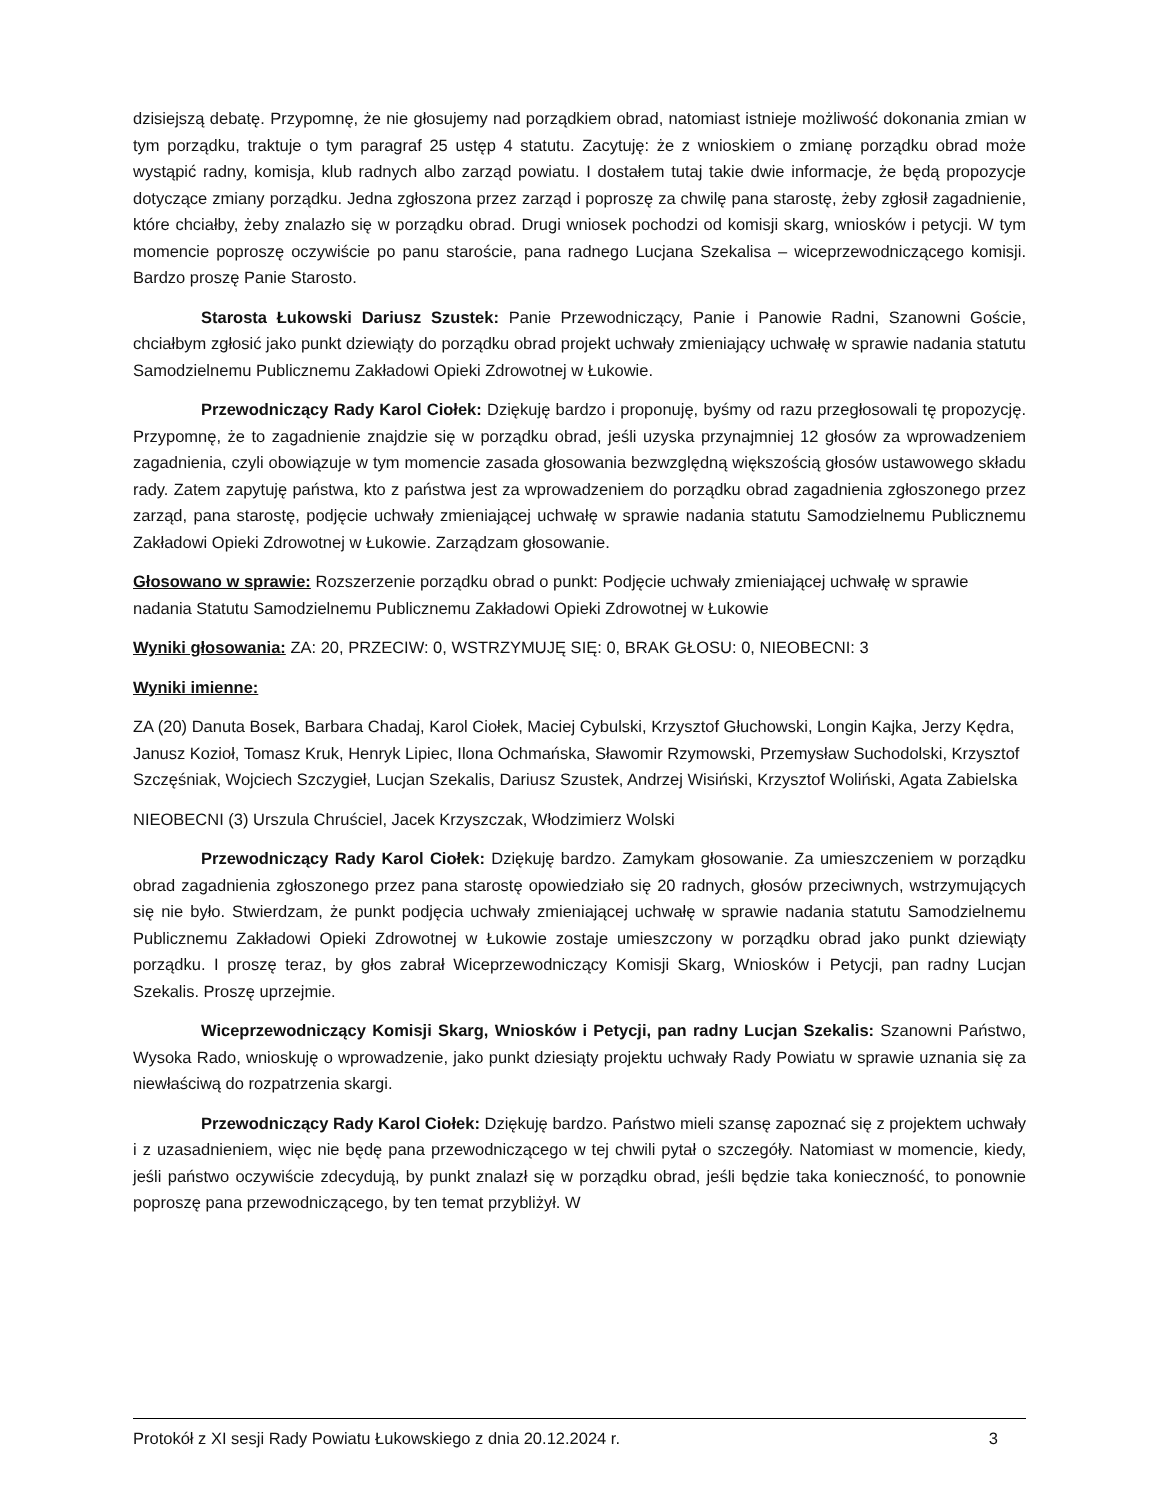dzisiejszą debatę. Przypomnę, że nie głosujemy nad porządkiem obrad, natomiast istnieje możliwość dokonania zmian w tym porządku, traktuje o tym paragraf 25 ustęp 4 statutu. Zacytuję: że z wnioskiem o zmianę porządku obrad może wystąpić radny, komisja, klub radnych albo zarząd powiatu. I dostałem tutaj takie dwie informacje, że będą propozycje dotyczące zmiany porządku. Jedna zgłoszona przez zarząd i poproszę za chwilę pana starostę, żeby zgłosił zagadnienie, które chciałby, żeby znalazło się w porządku obrad. Drugi wniosek pochodzi od komisji skarg, wniosków i petycji. W tym momencie poproszę oczywiście po panu staroście, pana radnego Lucjana Szekalisa – wiceprzewodniczącego komisji. Bardzo proszę Panie Starosto.
Starosta Łukowski Dariusz Szustek: Panie Przewodniczący, Panie i Panowie Radni, Szanowni Goście, chciałbym zgłosić jako punkt dziewiąty do porządku obrad projekt uchwały zmieniający uchwałę w sprawie nadania statutu Samodzielnemu Publicznemu Zakładowi Opieki Zdrowotnej w Łukowie.
Przewodniczący Rady Karol Ciołek: Dziękuję bardzo i proponuję, byśmy od razu przegłosowali tę propozycję. Przypomnę, że to zagadnienie znajdzie się w porządku obrad, jeśli uzyska przynajmniej 12 głosów za wprowadzeniem zagadnienia, czyli obowiązuje w tym momencie zasada głosowania bezwzględną większością głosów ustawowego składu rady. Zatem zapytuję państwa, kto z państwa jest za wprowadzeniem do porządku obrad zagadnienia zgłoszonego przez zarząd, pana starostę, podjęcie uchwały zmieniającej uchwałę w sprawie nadania statutu Samodzielnemu Publicznemu Zakładowi Opieki Zdrowotnej w Łukowie. Zarządzam głosowanie.
Głosowano w sprawie: Rozszerzenie porządku obrad o punkt: Podjęcie uchwały zmieniającej uchwałę w sprawie nadania Statutu Samodzielnemu Publicznemu Zakładowi Opieki Zdrowotnej w Łukowie
Wyniki głosowania: ZA: 20, PRZECIW: 0, WSTRZYMUJĘ SIĘ: 0, BRAK GŁOSU: 0, NIEOBECNI: 3
Wyniki imienne:
ZA (20) Danuta Bosek, Barbara Chadaj, Karol Ciołek, Maciej Cybulski, Krzysztof Głuchowski, Longin Kajka, Jerzy Kędra, Janusz Kozioł, Tomasz Kruk, Henryk Lipiec, Ilona Ochmańska, Sławomir Rzymowski, Przemysław Suchodolski, Krzysztof Szczęśniak, Wojciech Szczygieł, Lucjan Szekalis, Dariusz Szustek, Andrzej Wisiński, Krzysztof Woliński, Agata Zabielska
NIEOBECNI (3) Urszula Chruściel, Jacek Krzyszczak, Włodzimierz Wolski
Przewodniczący Rady Karol Ciołek: Dziękuję bardzo. Zamykam głosowanie. Za umieszczeniem w porządku obrad zagadnienia zgłoszonego przez pana starostę opowiedziało się 20 radnych, głosów przeciwnych, wstrzymujących się nie było. Stwierdzam, że punkt podjęcia uchwały zmieniającej uchwałę w sprawie nadania statutu Samodzielnemu Publicznemu Zakładowi Opieki Zdrowotnej w Łukowie zostaje umieszczony w porządku obrad jako punkt dziewiąty porządku. I proszę teraz, by głos zabrał Wiceprzewodniczący Komisji Skarg, Wniosków i Petycji, pan radny Lucjan Szekalis. Proszę uprzejmie.
Wiceprzewodniczący Komisji Skarg, Wniosków i Petycji, pan radny Lucjan Szekalis: Szanowni Państwo, Wysoka Rado, wnioskuję o wprowadzenie, jako punkt dziesiąty projektu uchwały Rady Powiatu w sprawie uznania się za niewłaściwą do rozpatrzenia skargi.
Przewodniczący Rady Karol Ciołek: Dziękuję bardzo. Państwo mieli szansę zapoznać się z projektem uchwały i z uzasadnieniem, więc nie będę pana przewodniczącego w tej chwili pytał o szczegóły. Natomiast w momencie, kiedy, jeśli państwo oczywiście zdecydują, by punkt znalazł się w porządku obrad, jeśli będzie taka konieczność, to ponownie poproszę pana przewodniczącego, by ten temat przybliżył. W
Protokół z XI sesji Rady Powiatu Łukowskiego z dnia 20.12.2024 r. 3